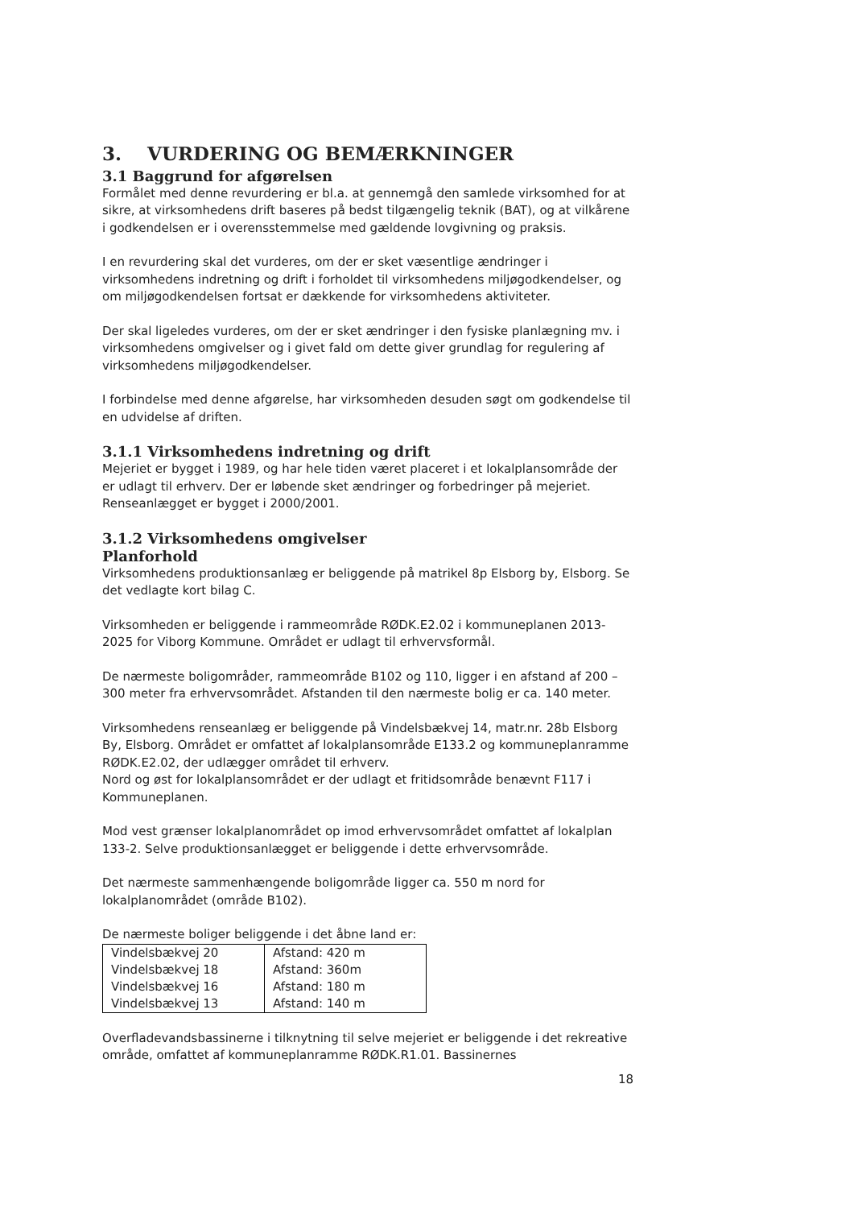3. VURDERING OG BEMÆRKNINGER
3.1 Baggrund for afgørelsen
Formålet med denne revurdering er bl.a. at gennemgå den samlede virksomhed for at sikre, at virksomhedens drift baseres på bedst tilgængelig teknik (BAT), og at vilkårene i godkendelsen er i overensstemmelse med gældende lovgivning og praksis.
I en revurdering skal det vurderes, om der er sket væsentlige ændringer i virksomhedens indretning og drift i forholdet til virksomhedens miljøgodkendelser, og om miljøgodkendelsen fortsat er dækkende for virksomhedens aktiviteter.
Der skal ligeledes vurderes, om der er sket ændringer i den fysiske planlægning mv. i virksomhedens omgivelser og i givet fald om dette giver grundlag for regulering af virksomhedens miljøgodkendelser.
I forbindelse med denne afgørelse, har virksomheden desuden søgt om godkendelse til en udvidelse af driften.
3.1.1 Virksomhedens indretning og drift
Mejeriet er bygget i 1989, og har hele tiden været placeret i et lokalplansområde der er udlagt til erhverv. Der er løbende sket ændringer og forbedringer på mejeriet.
Renseanlægget er bygget i 2000/2001.
3.1.2 Virksomhedens omgivelser
Planforhold
Virksomhedens produktionsanlæg er beliggende på matrikel 8p Elsborg by, Elsborg. Se det vedlagte kort bilag C.
Virksomheden er beliggende i rammeområde RØDK.E2.02 i kommuneplanen 2013- 2025 for Viborg Kommune. Området er udlagt til erhvervsformål.
De nærmeste boligområder, rammeområde B102 og 110, ligger i en afstand af 200 – 300 meter fra erhvervsområdet. Afstanden til den nærmeste bolig er ca. 140 meter.
Virksomhedens renseanlæg er beliggende på Vindelsbækvej 14, matr.nr. 28b Elsborg By, Elsborg. Området er omfattet af lokalplansområde E133.2 og kommuneplanramme RØDK.E2.02, der udlægger området til erhverv.
Nord og øst for lokalplansområdet er der udlagt et fritidsområde benævnt F117 i Kommuneplanen.
Mod vest grænser lokalplanområdet op imod erhvervsområdet omfattet af lokalplan 133-2. Selve produktionsanlægget er beliggende i dette erhvervsområde.
Det nærmeste sammenhængende boligområde ligger ca. 550 m nord for lokalplanområdet (område B102).
De nærmeste boliger beliggende i det åbne land er:
| Vindelsbækvej 20 | Afstand: 420 m |
| Vindelsbækvej 18 | Afstand: 360m |
| Vindelsbækvej 16 | Afstand: 180 m |
| Vindelsbækvej 13 | Afstand: 140 m |
Overfladevandsbassinerne i tilknytning til selve mejeriet er beliggende i det rekreative område, omfattet af kommuneplanramme RØDK.R1.01. Bassinernes
18